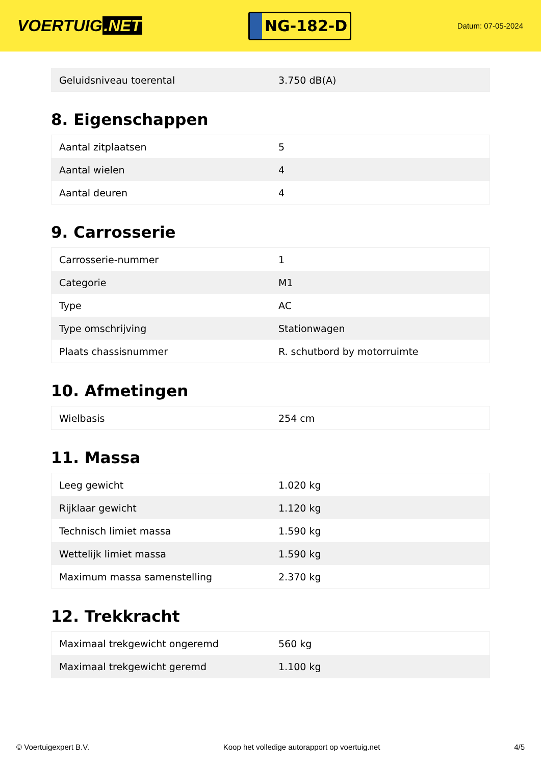VOERTUIG.NET
NG-182-D
Datum: 07-05-2024
| Geluidsniveau toerental | 3.750 dB(A) |
8. Eigenschappen
| Aantal zitplaatsen | 5 |
| Aantal wielen | 4 |
| Aantal deuren | 4 |
9. Carrosserie
| Carrosserie-nummer | 1 |
| Categorie | M1 |
| Type | AC |
| Type omschrijving | Stationwagen |
| Plaats chassisnummer | R. schutbord by motorruimte |
10. Afmetingen
| Wielbasis | 254 cm |
11. Massa
| Leeg gewicht | 1.020 kg |
| Rijklaar gewicht | 1.120 kg |
| Technisch limiet massa | 1.590 kg |
| Wettelijk limiet massa | 1.590 kg |
| Maximum massa samenstelling | 2.370 kg |
12. Trekkracht
| Maximaal trekgewicht ongeremd | 560 kg |
| Maximaal trekgewicht geremd | 1.100 kg |
© Voertuigexpert B.V. Koop het volledige autorapport op voertuig.net 4/5